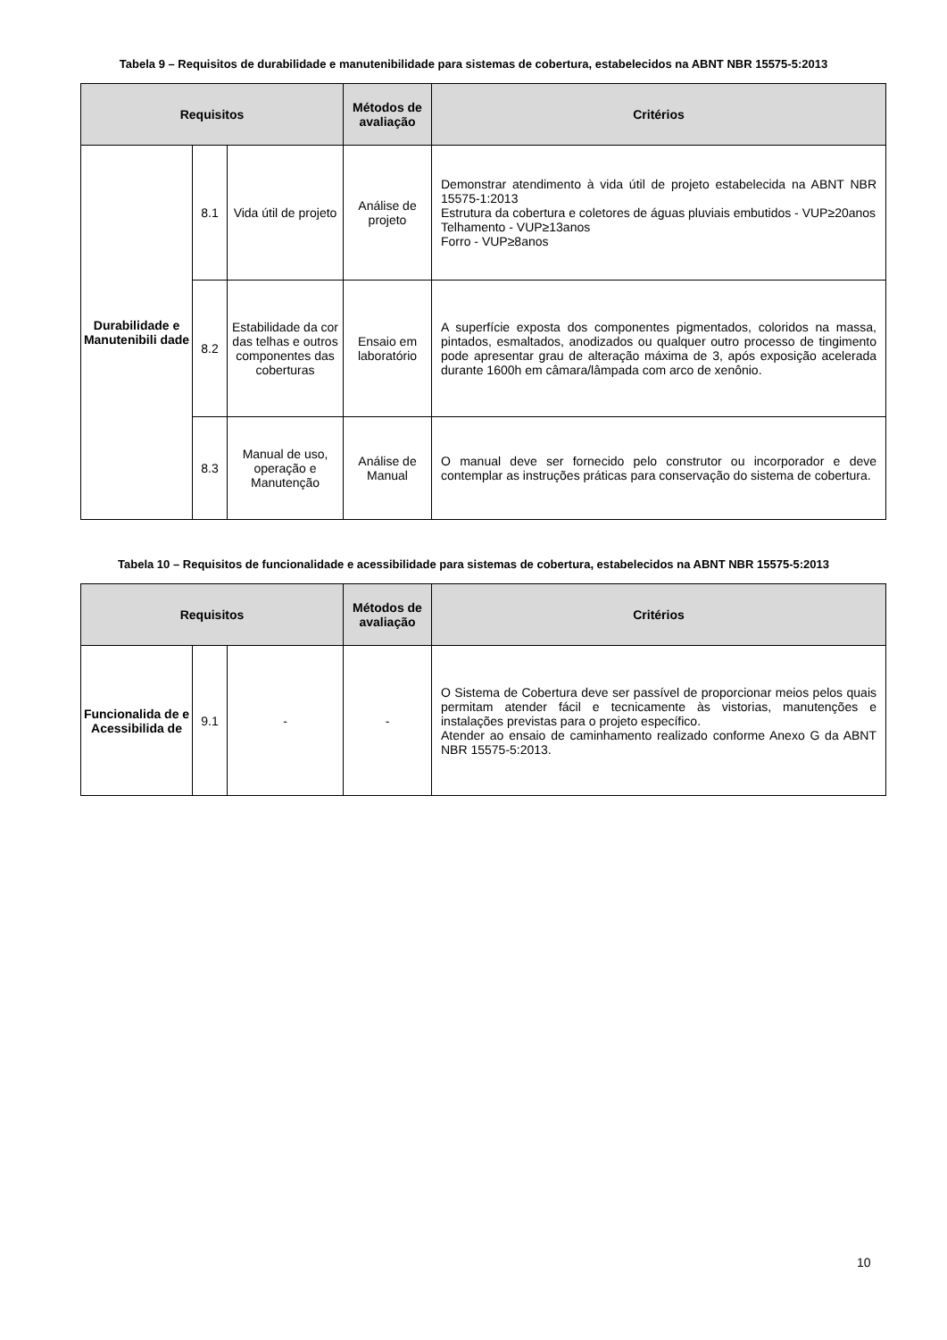Tabela 9 – Requisitos de durabilidade e manutenibilidade para sistemas de cobertura, estabelecidos na ABNT NBR 15575-5:2013
| Requisitos | | | Métodos de avaliação | Critérios |
| --- | --- | --- | --- | --- |
| Durabilidade e Manutenibili dade | 8.1 | Vida útil de projeto | Análise de projeto | Demonstrar atendimento à vida útil de projeto estabelecida na ABNT NBR 15575-1:2013 Estrutura da cobertura e coletores de águas pluviais embutidos - VUP≥20anos Telhamento - VUP≥13anos Forro - VUP≥8anos |
| | 8.2 | Estabilidade da cor das telhas e outros componentes das coberturas | Ensaio em laboratório | A superfície exposta dos componentes pigmentados, coloridos na massa, pintados, esmaltados, anodizados ou qualquer outro processo de tingimento pode apresentar grau de alteração máxima de 3, após exposição acelerada durante 1600h em câmara/lâmpada com arco de xenônio. |
| | 8.3 | Manual de uso, operação e Manutenção | Análise de Manual | O manual deve ser fornecido pelo construtor ou incorporador e deve contemplar as instruções práticas para conservação do sistema de cobertura. |
Tabela 10 – Requisitos de funcionalidade e acessibilidade para sistemas de cobertura, estabelecidos na ABNT NBR 15575-5:2013
| Requisitos | | | Métodos de avaliação | Critérios |
| --- | --- | --- | --- | --- |
| Funcionalida de e Acessibilida de | 9.1 | - | - | O Sistema de Cobertura deve ser passível de proporcionar meios pelos quais permitam atender fácil e tecnicamente às vistorias, manutenções e instalações previstas para o projeto específico. Atender ao ensaio de caminhamento realizado conforme Anexo G da ABNT NBR 15575-5:2013. |
10